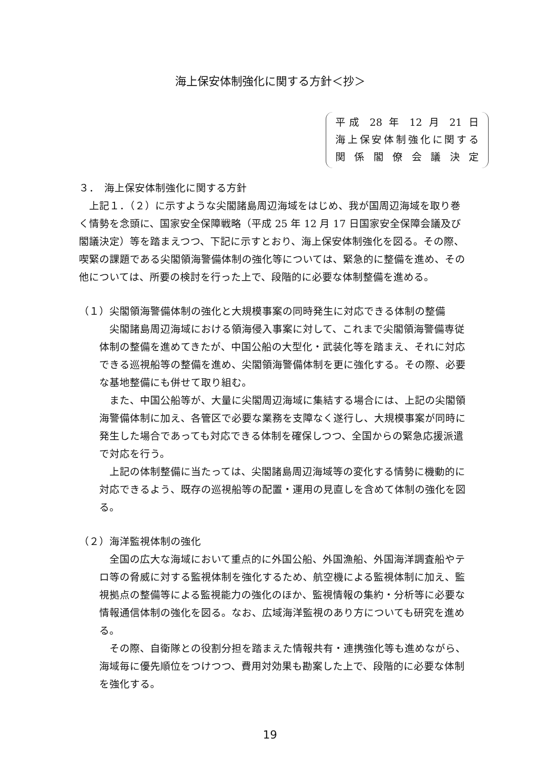海上保安体制強化に関する方針＜抄＞
平成 28 年 12 月 21 日
海上保安体制強化に関する
関係閣僚会議決定
３．　海上保安体制強化に関する方針
　上記１．（２）に示すような尖閣諸島周辺海域をはじめ、我が国周辺海域を取り巻く情勢を念頭に、国家安全保障戦略（平成 25 年 12 月 17 日国家安全保障会議及び閣議決定）等を踏まえつつ、下記に示すとおり、海上保安体制強化を図る。その際、喫緊の課題である尖閣領海警備体制の強化等については、緊急的に整備を進め、その他については、所要の検討を行った上で、段階的に必要な体制整備を進める。
（１）尖閣領海警備体制の強化と大規模事案の同時発生に対応できる体制の整備
　尖閣諸島周辺海域における領海侵入事案に対して、これまで尖閣領海警備専従体制の整備を進めてきたが、中国公船の大型化・武装化等を踏まえ、それに対応できる巡視船等の整備を進め、尖閣領海警備体制を更に強化する。その際、必要な基地整備にも併せて取り組む。
　また、中国公船等が、大量に尖閣周辺海域に集結する場合には、上記の尖閣領海警備体制に加え、各管区で必要な業務を支障なく遂行し、大規模事案が同時に発生した場合であっても対応できる体制を確保しつつ、全国からの緊急応援派遣で対応を行う。
　上記の体制整備に当たっては、尖閣諸島周辺海域等の変化する情勢に機動的に対応できるよう、既存の巡視船等の配置・運用の見直しを含めて体制の強化を図る。
（２）海洋監視体制の強化
　全国の広大な海域において重点的に外国公船、外国漁船、外国海洋調査船やテロ等の脅威に対する監視体制を強化するため、航空機による監視体制に加え、監視拠点の整備等による監視能力の強化のほか、監視情報の集約・分析等に必要な情報通信体制の強化を図る。なお、広域海洋監視のあり方についても研究を進める。
　その際、自衛隊との役割分担を踏まえた情報共有・連携強化等も進めながら、海域毎に優先順位をつけつつ、費用対効果も勘案した上で、段階的に必要な体制を強化する。
19